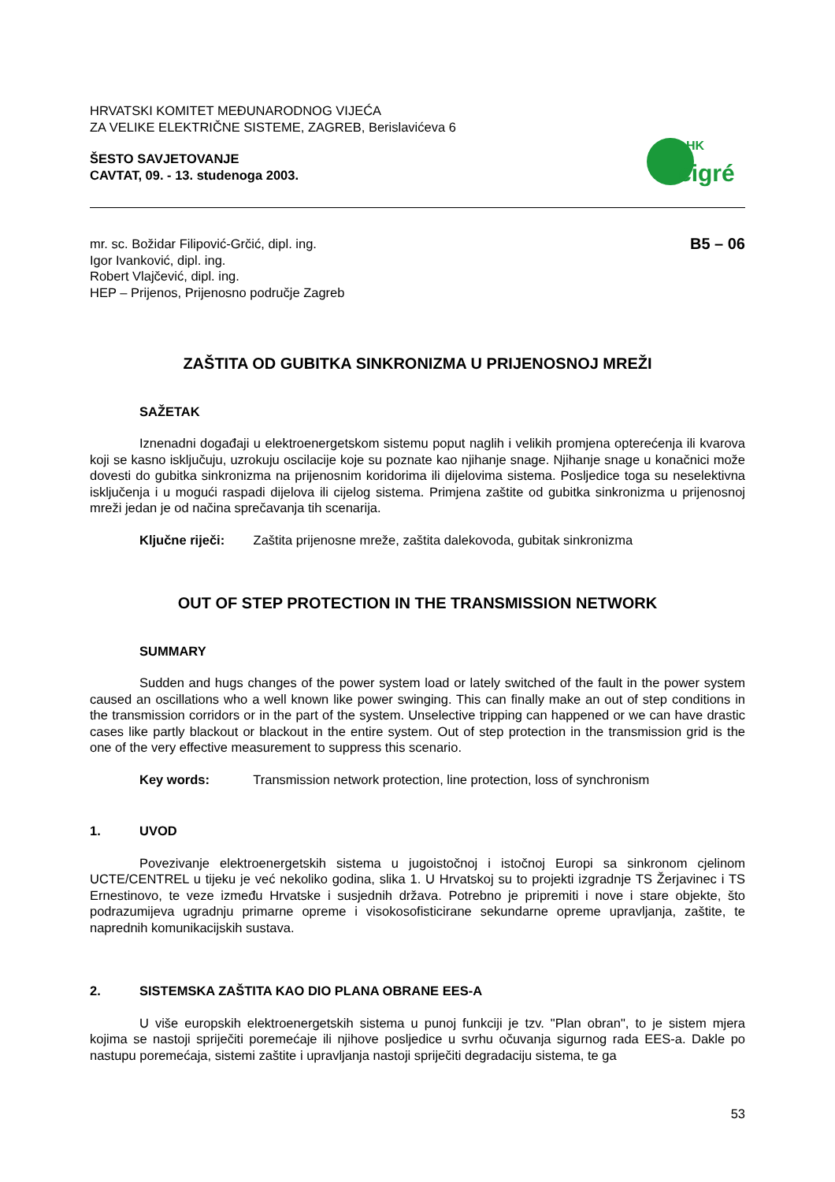HRVATSKI KOMITET MEĐUNARODNOG VIJEĆA
ZA VELIKE ELEKTRIČNE SISTEME, ZAGREB, Berislavićeva 6
ŠESTO SAVJETOVANJE
CAVTAT, 09. - 13. studenoga 2003.
HK
cigré
mr. sc. Božidar Filipović-Grčić, dipl. ing.
Igor Ivanković, dipl. ing.
Robert Vlajčević, dipl. ing.
HEP – Prijenos, Prijenosno područje Zagreb
B5 – 06
ZAŠTITA OD GUBITKA SINKRONIZMA U PRIJENOSNOJ MREŽI
SAŽETAK
Iznenadni događaji u elektroenergetskom sistemu poput naglih i velikih promjena opterećenja ili kvarova koji se kasno isključuju, uzrokuju oscilacije koje su poznate kao njihanje snage. Njihanje snage u konačnici može dovesti do gubitka sinkronizma na prijenosnim koridorima ili dijelovima sistema. Posljedice toga su neselektivna isključenja i u mogući raspadi dijelova ili cijelog sistema. Primjena zaštite od gubitka sinkronizma u prijenosnoj mreži jedan je od načina sprečavanja tih scenarija.
Ključne riječi: Zaštita prijenosne mreže, zaštita dalekovoda, gubitak sinkronizma
OUT OF STEP PROTECTION IN THE TRANSMISSION NETWORK
SUMMARY
Sudden and hugs changes of the power system load or lately switched of the fault in the power system caused an oscillations who a well known like power swinging. This can finally make an out of step conditions in the transmission corridors or in the part of the system. Unselective tripping can happened or we can have drastic cases like partly blackout or blackout in the entire system. Out of step protection in the transmission grid is the one of the very effective measurement to suppress this scenario.
Key words: Transmission network protection, line protection, loss of synchronism
1. UVOD
Povezivanje elektroenergetskih sistema u jugoistočnoj i istočnoj Europi sa sinkronom cjelinom UCTE/CENTREL u tijeku je već nekoliko godina, slika 1. U Hrvatskoj su to projekti izgradnje TS Žerjavinec i TS Ernestinovo, te veze između Hrvatske i susjednih država. Potrebno je pripremiti i nove i stare objekte, što podrazumijeva ugradnju primarne opreme i visokosofisticirane sekundarne opreme upravljanja, zaštite, te naprednih komunikacijskih sustava.
2. SISTEMSKA ZAŠTITA KAO DIO PLANA OBRANE EES-A
U više europskih elektroenergetskih sistema u punoj funkciji je tzv. "Plan obran", to je sistem mjera kojima se nastoji spriječiti poremećaje ili njihove posljedice u svrhu očuvanja sigurnog rada EES-a. Dakle po nastupu poremećaja, sistemi zaštite i upravljanja nastoji spriječiti degradaciju sistema, te ga
53